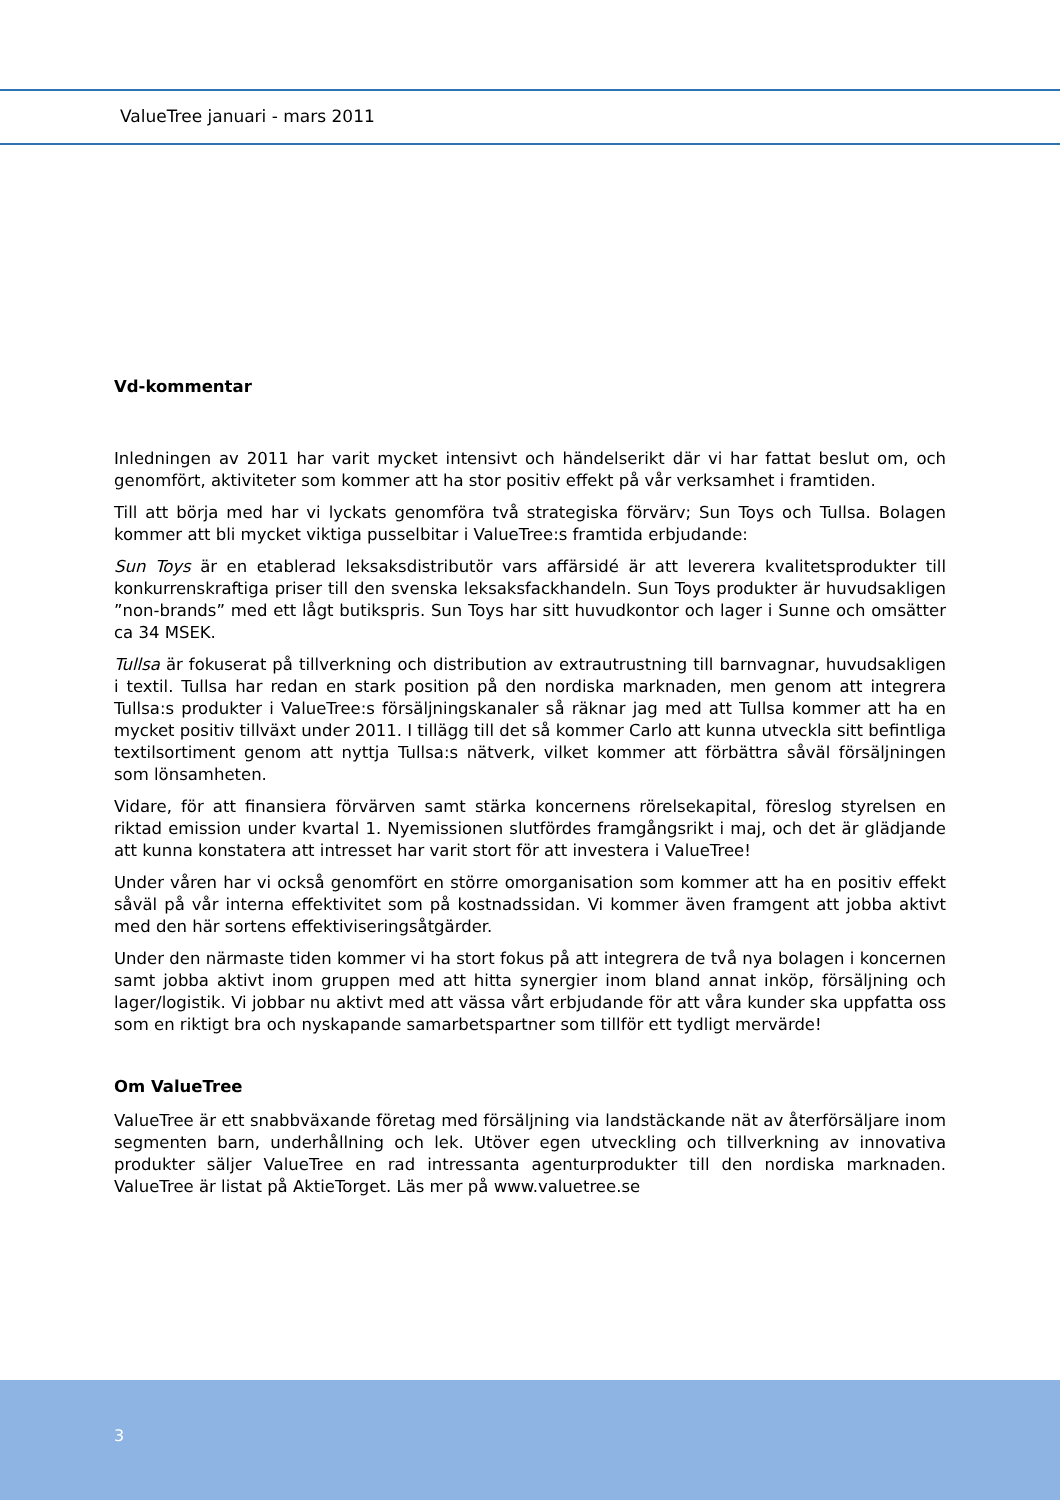ValueTree januari - mars 2011
Vd-kommentar
Inledningen av 2011 har varit mycket intensivt och händelserikt där vi har fattat beslut om, och genomfört, aktiviteter som kommer att ha stor positiv effekt på vår verksamhet i framtiden.
Till att börja med har vi lyckats genomföra två strategiska förvärv; Sun Toys och Tullsa. Bolagen kommer att bli mycket viktiga pusselbitar i ValueTree:s framtida erbjudande:
Sun Toys är en etablerad leksaksdistributör vars affärsidé är att leverera kvalitetsprodukter till konkurrenskraftiga priser till den svenska leksaksfackhandeln. Sun Toys produkter är huvudsakligen ”non-brands” med ett lågt butikspris. Sun Toys har sitt huvudkontor och lager i Sunne och omsätter ca 34 MSEK.
Tullsa är fokuserat på tillverkning och distribution av extrautrustning till barnvagnar, huvudsakligen i textil. Tullsa har redan en stark position på den nordiska marknaden, men genom att integrera Tullsa:s produkter i ValueTree:s försäljningskanaler så räknar jag med att Tullsa kommer att ha en mycket positiv tillväxt under 2011. I tillägg till det så kommer Carlo att kunna utveckla sitt befintliga textilsortiment genom att nyttja Tullsa:s nätverk, vilket kommer att förbättra såväl försäljningen som lönsamheten.
Vidare, för att finansiera förvärven samt stärka koncernens rörelsekapital, föreslog styrelsen en riktad emission under kvartal 1. Nyemissionen slutfördes framgångsrikt i maj, och det är glädjande att kunna konstatera att intresset har varit stort för att investera i ValueTree!
Under våren har vi också genomfört en större omorganisation som kommer att ha en positiv effekt såväl på vår interna effektivitet som på kostnadssidan. Vi kommer även framgent att jobba aktivt med den här sortens effektiviseringsåtgärder.
Under den närmaste tiden kommer vi ha stort fokus på att integrera de två nya bolagen i koncernen samt jobba aktivt inom gruppen med att hitta synergier inom bland annat inköp, försäljning och lager/logistik. Vi jobbar nu aktivt med att vässa vårt erbjudande för att våra kunder ska uppfatta oss som en riktigt bra och nyskapande samarbetspartner som tillför ett tydligt mervärde!
Om ValueTree
ValueTree är ett snabbväxande företag med försäljning via landstäckande nät av återförsäljare inom segmenten barn, underhållning och lek. Utöver egen utveckling och tillverkning av innovativa produkter säljer ValueTree en rad intressanta agenturprodukter till den nordiska marknaden. ValueTree är listat på AktieTorget. Läs mer på www.valuetree.se
3